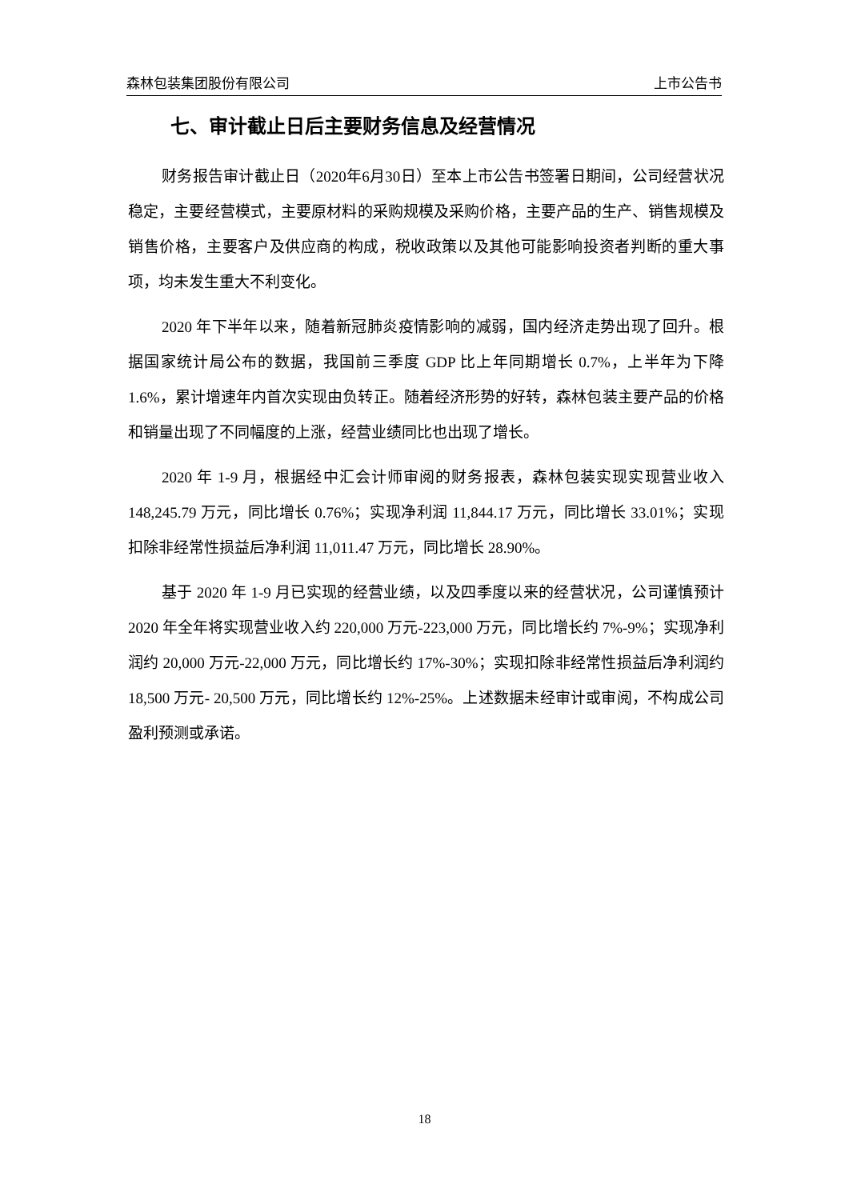森林包装集团股份有限公司 上市公告书
七、审计截止日后主要财务信息及经营情况
财务报告审计截止日（2020年6月30日）至本上市公告书签署日期间，公司经营状况稳定，主要经营模式，主要原材料的采购规模及采购价格，主要产品的生产、销售规模及销售价格，主要客户及供应商的构成，税收政策以及其他可能影响投资者判断的重大事项，均未发生重大不利变化。
2020 年下半年以来，随着新冠肺炎疫情影响的减弱，国内经济走势出现了回升。根据国家统计局公布的数据，我国前三季度 GDP 比上年同期增长 0.7%，上半年为下降 1.6%，累计增速年内首次实现由负转正。随着经济形势的好转，森林包装主要产品的价格和销量出现了不同幅度的上涨，经营业绩同比也出现了增长。
2020 年 1-9 月，根据经中汇会计师审阅的财务报表，森林包装实现实现营业收入 148,245.79 万元，同比增长 0.76%；实现净利润 11,844.17 万元，同比增长 33.01%；实现扣除非经常性损益后净利润 11,011.47 万元，同比增长 28.90%。
基于 2020 年 1-9 月已实现的经营业绩，以及四季度以来的经营状况，公司谨慎预计 2020 年全年将实现营业收入约 220,000 万元-223,000 万元，同比增长约 7%-9%；实现净利润约 20,000 万元-22,000 万元，同比增长约 17%-30%；实现扣除非经常性损益后净利润约 18,500 万元- 20,500 万元，同比增长约 12%-25%。上述数据未经审计或审阅，不构成公司盈利预测或承诺。
18